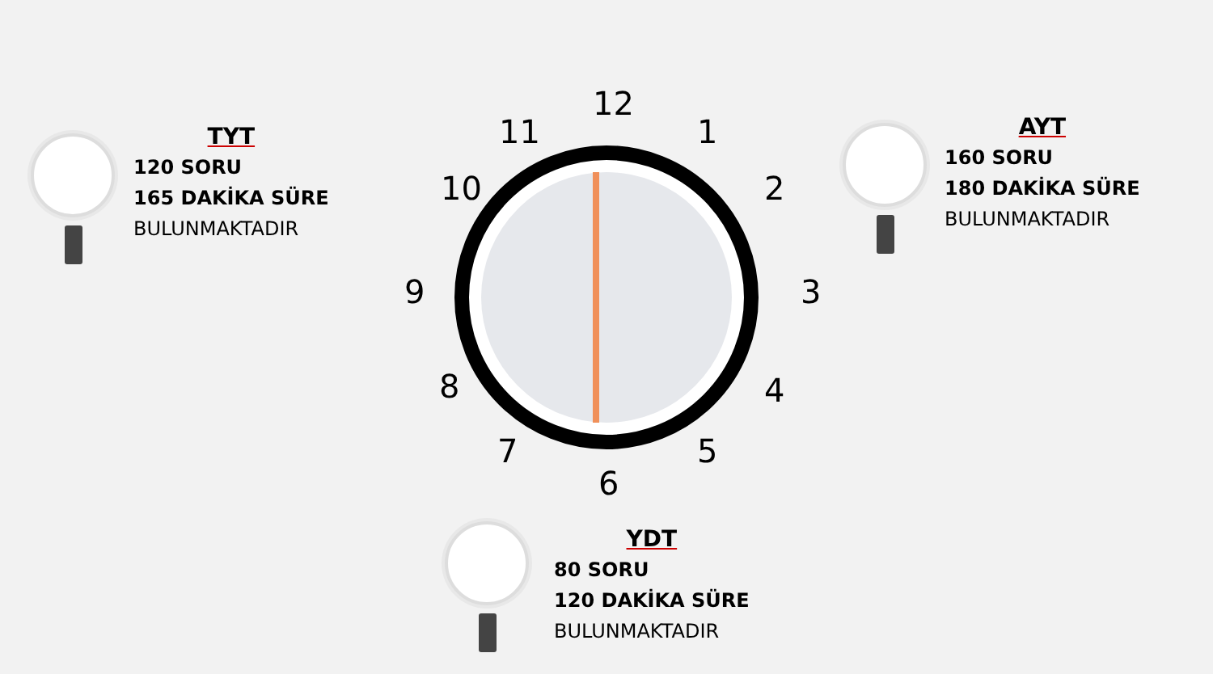TYT
120 SORU
165 DAKİKA SÜRE
BULUNMAKTADIR
AYT
160 SORU
180 DAKİKA SÜRE
BULUNMAKTADIR
12
1
2
3
4
5
6
7
8
9
10
11
YDT
80 SORU
120 DAKİKA SÜRE
BULUNMAKTADIR